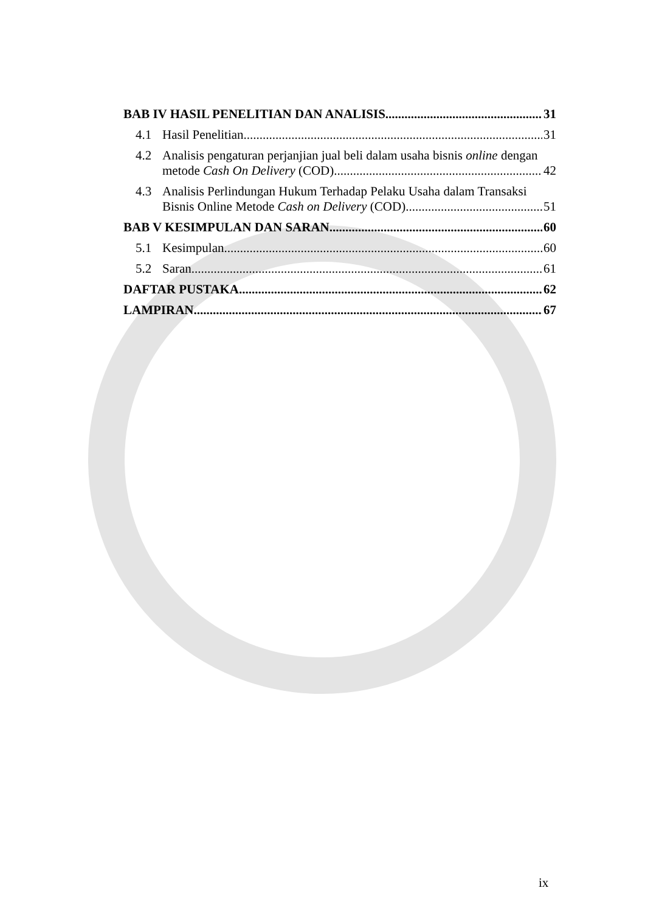BAB IV HASIL PENELITIAN DAN ANALISIS 31
4.1 Hasil Penelitian 31
4.2 Analisis pengaturan perjanjian jual beli dalam usaha bisnis online dengan
metode Cash On Delivery (COD) 42
4.3 Analisis Perlindungan Hukum Terhadap Pelaku Usaha dalam Transaksi
Bisnis Online Metode Cash on Delivery (COD) 51
BAB V KESIMPULAN DAN SARAN 60
5.1 Kesimpulan 60
5.2 Saran 61
DAFTAR PUSTAKA 62
LAMPIRAN 67
ix